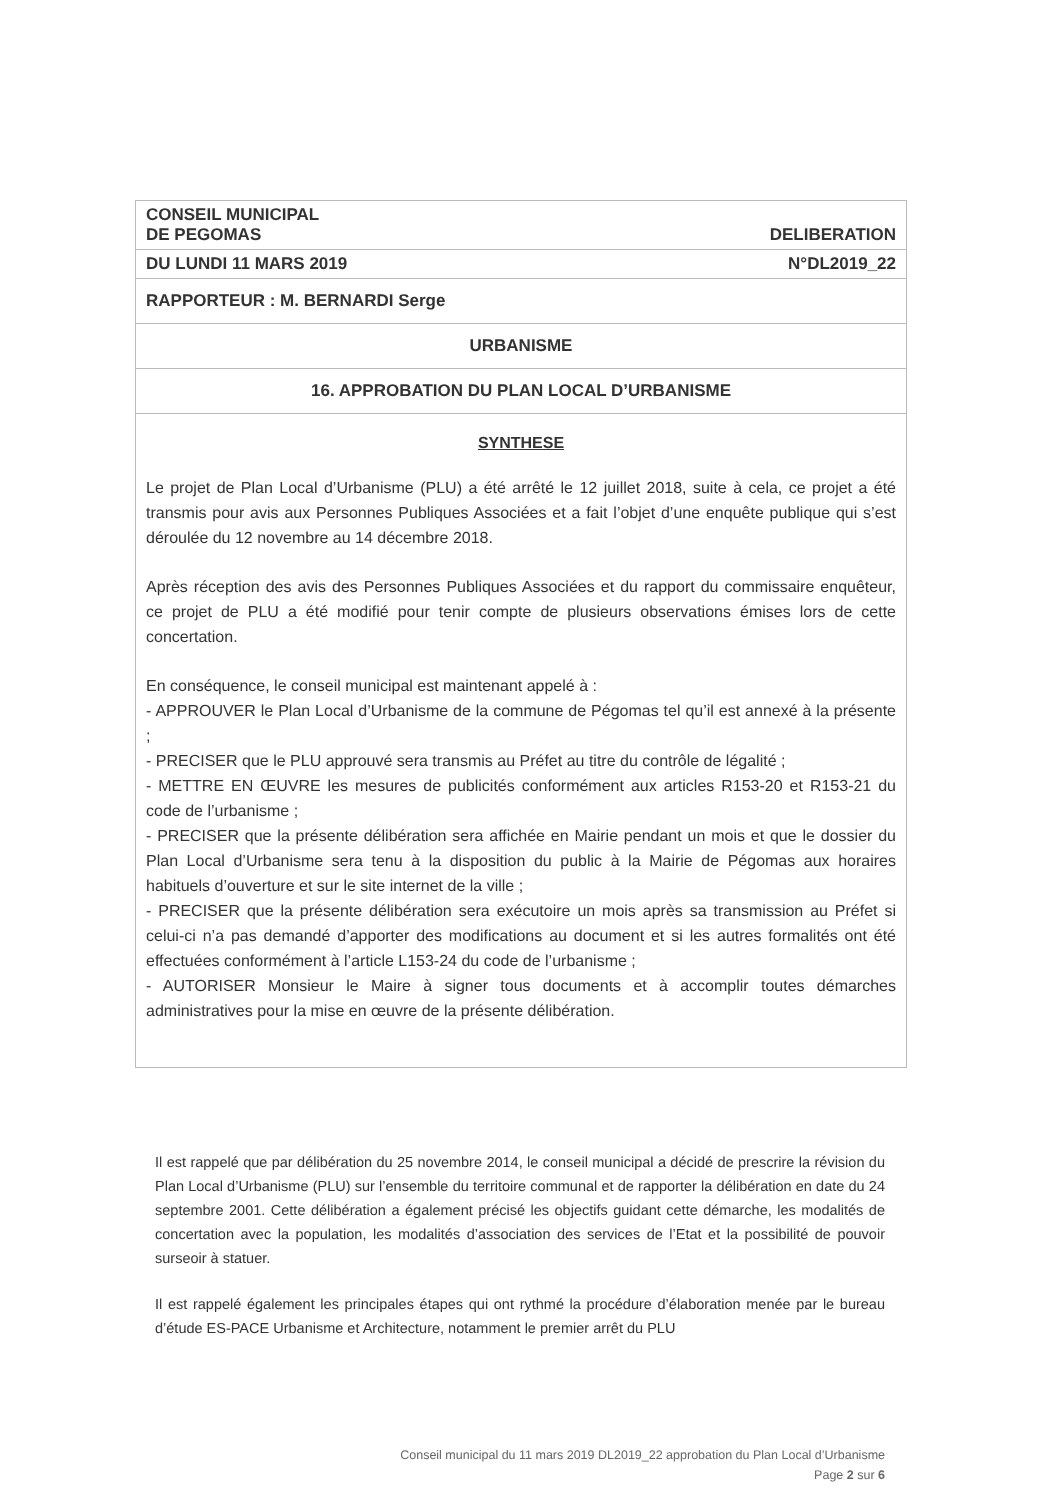CONSEIL MUNICIPAL
DE PEGOMAS DELIBERATION
DU LUNDI 11 MARS 2019 N°DL2019_22
RAPPORTEUR : M. BERNARDI Serge
URBANISME
16. APPROBATION DU PLAN LOCAL D’URBANISME
SYNTHESE
Le projet de Plan Local d’Urbanisme (PLU) a été arrêté le 12 juillet 2018, suite à cela, ce projet a été transmis pour avis aux Personnes Publiques Associées et a fait l’objet d’une enquête publique qui s’est déroulée du 12 novembre au 14 décembre 2018.
Après réception des avis des Personnes Publiques Associées et du rapport du commissaire enquêteur, ce projet de PLU a été modifié pour tenir compte de plusieurs observations émises lors de cette concertation.
En conséquence, le conseil municipal est maintenant appelé à :
- APPROUVER le Plan Local d’Urbanisme de la commune de Pégomas tel qu’il est annexé à la présente ;
- PRECISER que le PLU approuvé sera transmis au Préfet au titre du contrôle de légalité ;
- METTRE EN ŒUVRE les mesures de publicités conformément aux articles R153-20 et R153-21 du code de l’urbanisme ;
- PRECISER que la présente délibération sera affichée en Mairie pendant un mois et que le dossier du Plan Local d’Urbanisme sera tenu à la disposition du public à la Mairie de Pégomas aux horaires habituels d’ouverture et sur le site internet de la ville ;
- PRECISER que la présente délibération sera exécutoire un mois après sa transmission au Préfet si celui-ci n’a pas demandé d’apporter des modifications au document et si les autres formalités ont été effectuées conformément à l’article L153-24 du code de l’urbanisme ;
- AUTORISER Monsieur le Maire à signer tous documents et à accomplir toutes démarches administratives pour la mise en œuvre de la présente délibération.
Il est rappelé que par délibération du 25 novembre 2014, le conseil municipal a décidé de prescrire la révision du Plan Local d’Urbanisme (PLU) sur l’ensemble du territoire communal et de rapporter la délibération en date du 24 septembre 2001. Cette délibération a également précisé les objectifs guidant cette démarche, les modalités de concertation avec la population, les modalités d’association des services de l’Etat et la possibilité de pouvoir surseoir à statuer.
Il est rappelé également les principales étapes qui ont rythmé la procédure d’élaboration menée par le bureau d’étude ES-PACE Urbanisme et Architecture, notamment le premier arrêt du PLU
Conseil municipal du 11 mars 2019 DL2019_22 approbation du Plan Local d’Urbanisme
Page 2 sur 6